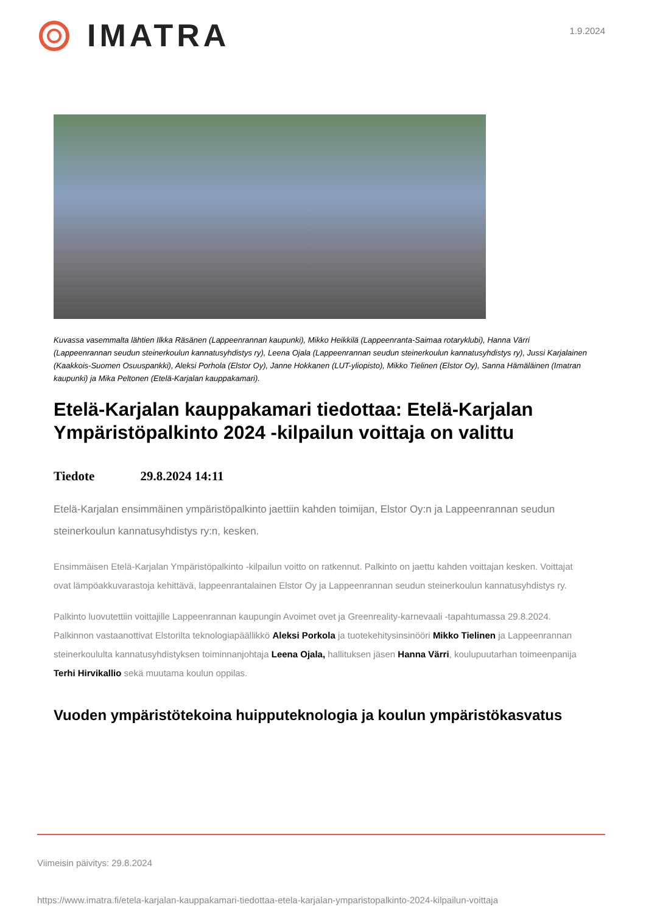IMATRA
1.9.2024
Kuvassa vasemmalta lähtien Ilkka Räsänen (Lappeenrannan kaupunki), Mikko Heikkilä (Lappeenranta-Saimaa rotaryklubi), Hanna Värri (Lappeenrannan seudun steinerkoulun kannatusyhdistys ry), Leena Ojala (Lappeenrannan seudun steinerkoulun kannatusyhdistys ry), Jussi Karjalainen (Kaakkois-Suomen Osuuspankki), Aleksi Porhola (Elstor Oy), Janne Hokkanen (LUT-yliopisto), Mikko Tielinen (Elstor Oy), Sanna Hämäläinen (Imatran kaupunki) ja Mika Peltonen (Etelä-Karjalan kauppakamari).
Etelä-Karjalan kauppakamari tiedottaa: Etelä-Karjalan Ympäristöpalkinto 2024 -kilpailun voittaja on valittu
Tiedote 29.8.2024 14:11
Etelä-Karjalan ensimmäinen ympäristöpalkinto jaettiin kahden toimijan, Elstor Oy:n ja Lappeenrannan seudun steinerkoulun kannatusyhdistys ry:n, kesken.
Ensimmäisen Etelä-Karjalan Ympäristöpalkinto -kilpailun voitto on ratkennut. Palkinto on jaettu kahden voittajan kesken. Voittajat ovat lämpöakkuvarastoja kehittävä, lappeenrantalainen Elstor Oy ja Lappeenrannan seudun steinerkoulun kannatusyhdistys ry.
Palkinto luovutettiin voittajille Lappeenrannan kaupungin Avoimet ovet ja Greenreality-karnevaali -tapahtumassa 29.8.2024. Palkinnon vastaanottivat Elstorilta teknologiapäällikkö Aleksi Porkola ja tuotekehitysinsinööri Mikko Tielinen ja Lappeenrannan steinerkoululta kannatusyhdistyksen toiminnanjohtaja Leena Ojala, hallituksen jäsen Hanna Värri, koulupuutarhan toimeenpanija Terhi Hirvikallio sekä muutama koulun oppilas.
Vuoden ympäristötekoina huipputeknologia ja koulun ympäristökasvatus
Viimeisin päivitys: 29.8.2024
https://www.imatra.fi/etela-karjalan-kauppakamari-tiedottaa-etela-karjalan-ymparistopalkinto-2024-kilpailun-voittaja